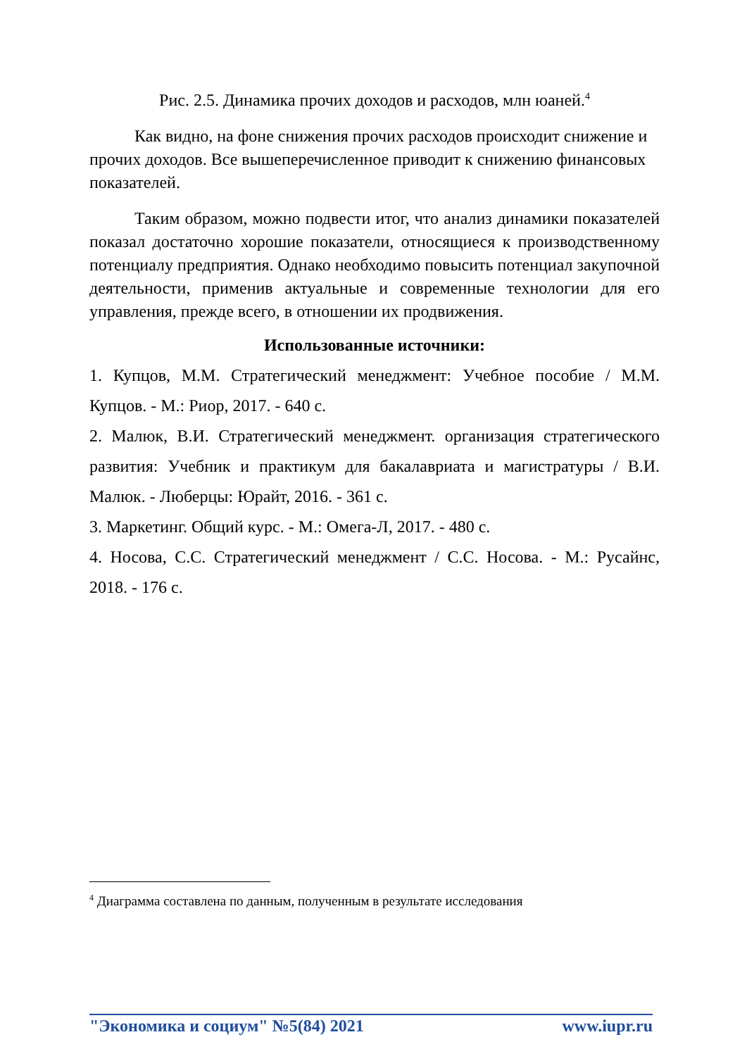Рис. 2.5. Динамика прочих доходов и расходов, млн юаней.<sup>4</sup>
Как видно, на фоне снижения прочих расходов происходит снижение и прочих доходов. Все вышеперечисленное приводит к снижению финансовых показателей.
Таким образом, можно подвести итог, что анализ динамики показателей показал достаточно хорошие показатели, относящиеся к производственному потенциалу предприятия. Однако необходимо повысить потенциал закупочной деятельности, применив актуальные и современные технологии для его управления, прежде всего, в отношении их продвижения.
Использованные источники:
1. Купцов, М.М. Стратегический менеджмент: Учебное пособие / М.М. Купцов. - М.: Риор, 2017. - 640 с.
2. Малюк, В.И. Стратегический менеджмент. организация стратегического развития: Учебник и практикум для бакалавриата и магистратуры / В.И. Малюк. - Люберцы: Юрайт, 2016. - 361 с.
3. Маркетинг. Общий курс. - М.: Омега-Л, 2017. - 480 с.
4. Носова, С.С. Стратегический менеджмент / С.С. Носова. - М.: Русайнс, 2018. - 176 с.
<sup>4</sup> Диаграмма составлена по данным, полученным в результате исследования
"Экономика и социум" №5(84) 2021 www.iupr.ru